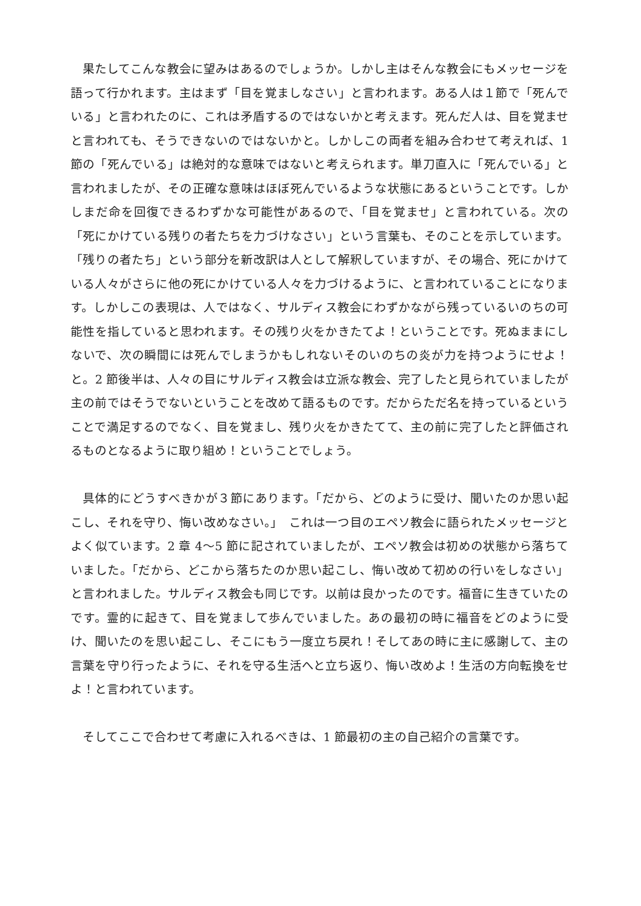果たしてこんな教会に望みはあるのでしょうか。しかし主はそんな教会にもメッセージを語って行かれます。主はまず「目を覚ましなさい」と言われます。ある人は１節で「死んでいる」と言われたのに、これは矛盾するのではないかと考えます。死んだ人は、目を覚ませと言われても、そうできないのではないかと。しかしこの両者を組み合わせて考えれば、1 節の「死んでいる」は絶対的な意味ではないと考えられます。単刀直入に「死んでいる」と言われましたが、その正確な意味はほぼ死んでいるような状態にあるということです。しかしまだ命を回復できるわずかな可能性があるので、「目を覚ませ」と言われている。次の「死にかけている残りの者たちを力づけなさい」という言葉も、そのことを示しています。「残りの者たち」という部分を新改訳は人として解釈していますが、その場合、死にかけている人々がさらに他の死にかけている人々を力づけるように、と言われていることになります。しかしこの表現は、人ではなく、サルディス教会にわずかながら残っているいのちの可能性を指していると思われます。その残り火をかきたてよ！ということです。死ぬままにしないで、次の瞬間には死んでしまうかもしれないそのいのちの炎が力を持つようにせよ！と。2 節後半は、人々の目にサルディス教会は立派な教会、完了したと見られていましたが主の前ではそうでないということを改めて語るものです。だからただ名を持っているということで満足するのでなく、目を覚まし、残り火をかきたてて、主の前に完了したと評価されるものとなるように取り組め！ということでしょう。
具体的にどうすべきかが３節にあります。「だから、どのように受け、聞いたのか思い起こし、それを守り、悔い改めなさい。」　これは一つ目のエペソ教会に語られたメッセージとよく似ています。2 章 4～5 節に記されていましたが、エペソ教会は初めの状態から落ちていました。「だから、どこから落ちたのか思い起こし、悔い改めて初めの行いをしなさい」と言われました。サルディス教会も同じです。以前は良かったのです。福音に生きていたのです。霊的に起きて、目を覚まして歩んでいました。あの最初の時に福音をどのように受け、聞いたのを思い起こし、そこにもう一度立ち戻れ！そしてあの時に主に感謝して、主の言葉を守り行ったように、それを守る生活へと立ち返り、悔い改めよ！生活の方向転換をせよ！と言われています。
そしてここで合わせて考慮に入れるべきは、1 節最初の主の自己紹介の言葉です。